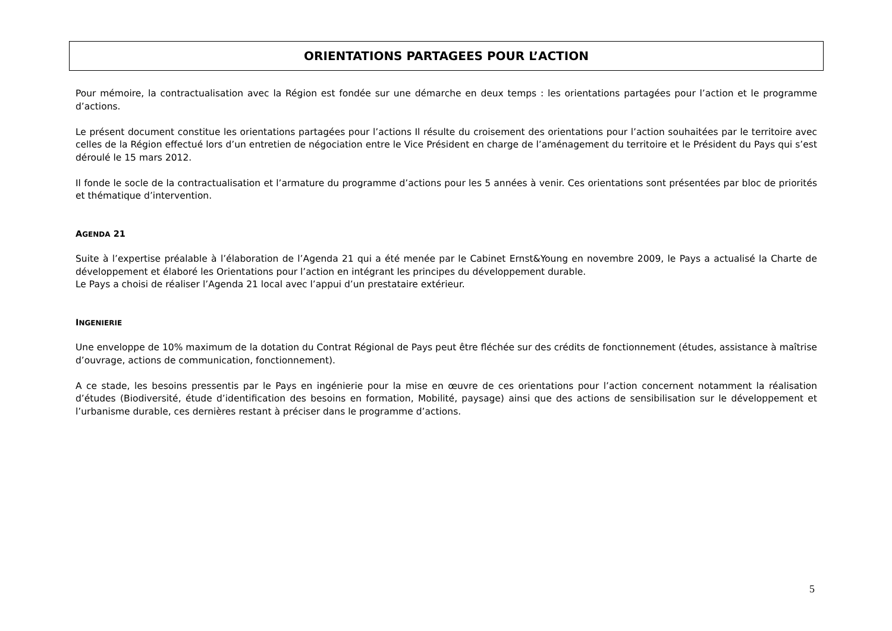ORIENTATIONS PARTAGEES POUR L’ACTION
Pour mémoire, la contractualisation avec la Région est fondée sur une démarche en deux temps : les orientations partagées pour l’action et le programme d’actions.
Le présent document constitue les orientations partagées pour l’actions Il résulte du croisement des orientations pour l’action souhaitées par le territoire avec celles de la Région effectué lors d’un entretien de négociation entre le Vice Président en charge de l’aménagement du territoire et le Président du Pays qui s’est déroulé le 15 mars 2012.
Il fonde le socle de la contractualisation et l’armature du programme d’actions pour les 5 années à venir. Ces orientations sont présentées par bloc de priorités et thématique d’intervention.
AGENDA 21
Suite à l’expertise préalable à l’élaboration de l’Agenda 21 qui a été menée par le Cabinet Ernst&Young en novembre 2009, le Pays a actualisé la Charte de développement et élaboré les Orientations pour l’action en intégrant les principes du développement durable.
Le Pays a choisi de réaliser l’Agenda 21 local avec l’appui d’un prestataire extérieur.
INGENIERIE
Une enveloppe de 10% maximum de la dotation du Contrat Régional de Pays peut être fléchée sur des crédits de fonctionnement (études, assistance à maîtrise d’ouvrage, actions de communication, fonctionnement).
A ce stade, les besoins pressentis par le Pays en ingénierie pour la mise en œuvre de ces orientations pour l’action concernent notamment la réalisation d’études (Biodiversité, étude d’identification des besoins en formation, Mobilité, paysage) ainsi que des actions de sensibilisation sur le développement et l’urbanisme durable, ces dernières restant à préciser dans le programme d’actions.
5